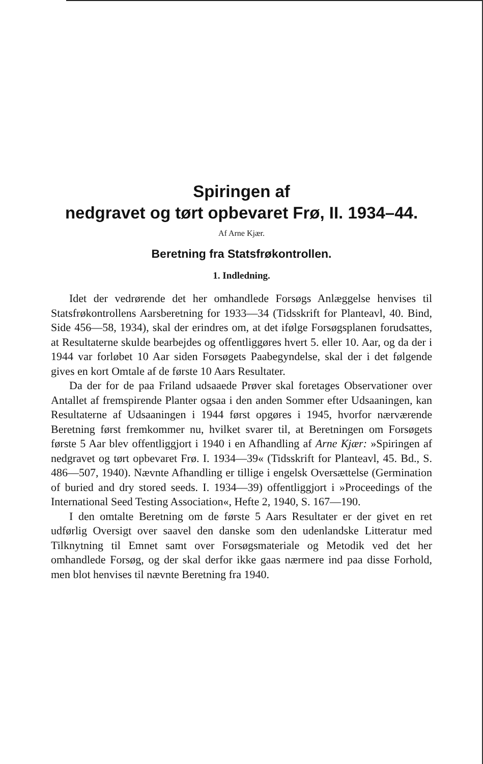Spiringen af
nedgravet og tørt opbevaret Frø, II. 1934–44.
Af Arne Kjær.
Beretning fra Statsfrøkontrollen.
1. Indledning.
Idet der vedrørende det her omhandlede Forsøgs Anlæggelse henvises til Statsfrøkontrollens Aarsberetning for 1933—34 (Tidsskrift for Planteavl, 40. Bind, Side 456—58, 1934), skal der erindres om, at det ifølge Forsøgsplanen forudsattes, at Resultaterne skulde bearbejdes og offentliggøres hvert 5. eller 10. Aar, og da der i 1944 var forløbet 10 Aar siden Forsøgets Paabegyndelse, skal der i det følgende gives en kort Omtale af de første 10 Aars Resultater.
Da der for de paa Friland udsaaede Prøver skal foretages Observationer over Antallet af fremspirende Planter ogsaa i den anden Sommer efter Udsaaningen, kan Resultaterne af Udsaaningen i 1944 først opgøres i 1945, hvorfor nærværende Beretning først fremkommer nu, hvilket svarer til, at Beretningen om Forsøgets første 5 Aar blev offentliggjort i 1940 i en Afhandling af Arne Kjær: »Spiringen af nedgravet og tørt opbevaret Frø. I. 1934—39« (Tidsskrift for Planteavl, 45. Bd., S. 486—507, 1940). Nævnte Afhandling er tillige i engelsk Oversættelse (Germination of buried and dry stored seeds. I. 1934—39) offentliggjort i »Proceedings of the International Seed Testing Association«, Hefte 2, 1940, S. 167—190.
I den omtalte Beretning om de første 5 Aars Resultater er der givet en ret udførlig Oversigt over saavel den danske som den udenlandske Litteratur med Tilknytning til Emnet samt over Forsøgsmateriale og Metodik ved det her omhandlede Forsøg, og der skal derfor ikke gaas nærmere ind paa disse Forhold, men blot henvises til nævnte Beretning fra 1940.